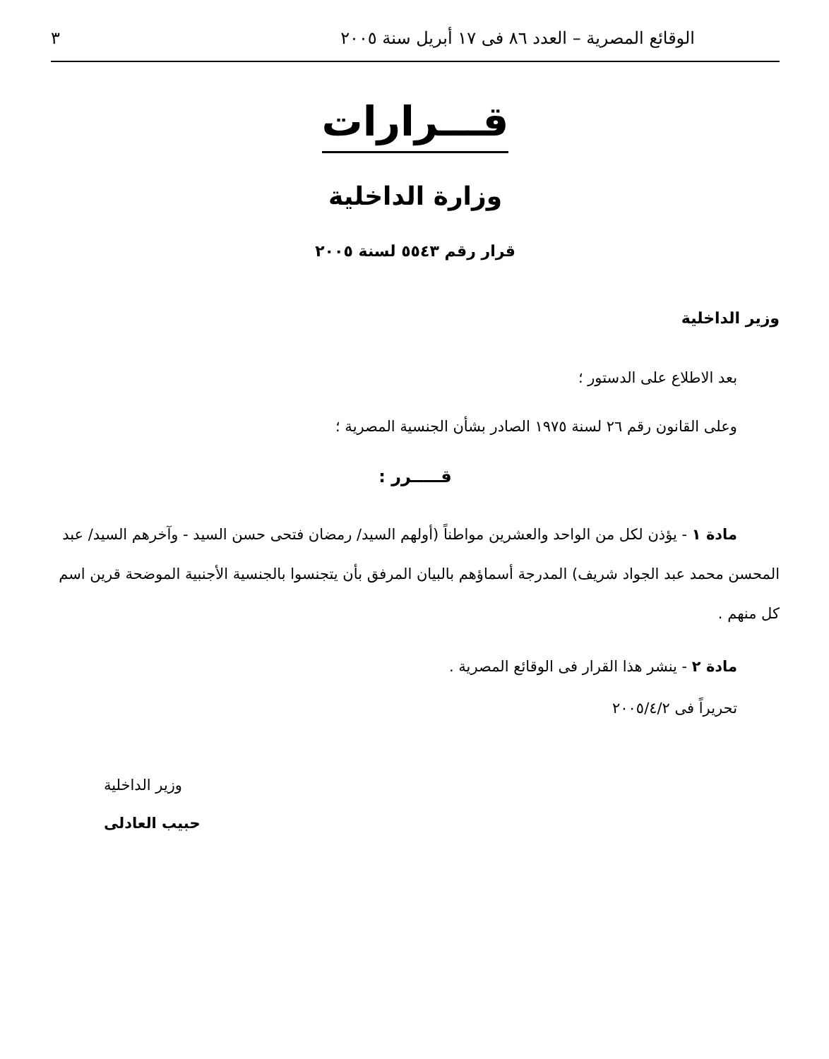الوقائع المصرية – العدد ٨٦ فى ١٧ أبريل سنة ٢٠٠٥ ٣
قـــرارات
وزارة الداخلية
قرار رقم ٥٥٤٣ لسنة ٢٠٠٥
وزير الداخلية
بعد الاطلاع على الدستور ؛
وعلى القانون رقم ٢٦ لسنة ١٩٧٥ الصادر بشأن الجنسية المصرية ؛
قـــــرر :
مادة ١ - يؤذن لكل من الواحد والعشرين مواطناً (أولهم السيد/ رمضان فتحى حسن السيد - وآخرهم السيد/ عبد المحسن محمد عبد الجواد شريف) المدرجة أسماؤهم بالبيان المرفق بأن يتجنسوا بالجنسية الأجنبية الموضحة قرين اسم كل منهم .
مادة ٢ - ينشر هذا القرار فى الوقائع المصرية .
تحريراً فى ٢٠٠٥/٤/٢
وزير الداخلية
حبيب العادلى